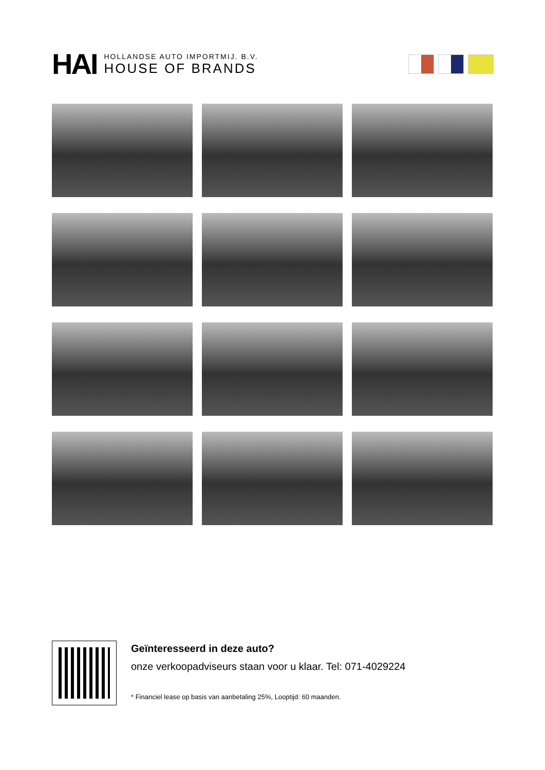HAI
HOLLANDSE AUTO IMPORTMIJ. B.V.
HOUSE OF BRANDS
Geïnteresseerd in deze auto?
onze verkoopadviseurs staan voor u klaar. Tel: 071-4029224
* Financiel lease op basis van aanbetaling 25%, Looptijd: 60 maanden.